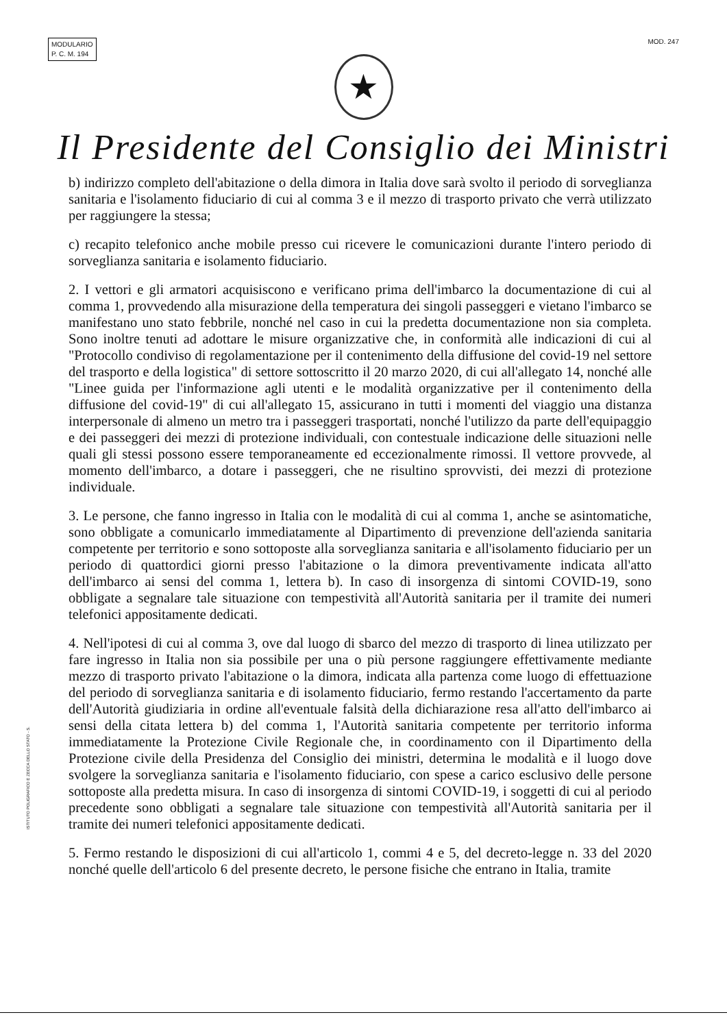MODULARIO
P. C. M. 194
MOD. 247
★
Il Presidente del Consiglio dei Ministri
b) indirizzo completo dell'abitazione o della dimora in Italia dove sarà svolto il periodo di sorveglianza sanitaria e l'isolamento fiduciario di cui al comma 3 e il mezzo di trasporto privato che verrà utilizzato per raggiungere la stessa;
c) recapito telefonico anche mobile presso cui ricevere le comunicazioni durante l'intero periodo di sorveglianza sanitaria e isolamento fiduciario.
2. I vettori e gli armatori acquisiscono e verificano prima dell'imbarco la documentazione di cui al comma 1, provvedendo alla misurazione della temperatura dei singoli passeggeri e vietano l'imbarco se manifestano uno stato febbrile, nonché nel caso in cui la predetta documentazione non sia completa. Sono inoltre tenuti ad adottare le misure organizzative che, in conformità alle indicazioni di cui al "Protocollo condiviso di regolamentazione per il contenimento della diffusione del covid-19 nel settore del trasporto e della logistica" di settore sottoscritto il 20 marzo 2020, di cui all'allegato 14, nonché alle "Linee guida per l'informazione agli utenti e le modalità organizzative per il contenimento della diffusione del covid-19" di cui all'allegato 15, assicurano in tutti i momenti del viaggio una distanza interpersonale di almeno un metro tra i passeggeri trasportati, nonché l'utilizzo da parte dell'equipaggio e dei passeggeri dei mezzi di protezione individuali, con contestuale indicazione delle situazioni nelle quali gli stessi possono essere temporaneamente ed eccezionalmente rimossi. Il vettore provvede, al momento dell'imbarco, a dotare i passeggeri, che ne risultino sprovvisti, dei mezzi di protezione individuale.
3. Le persone, che fanno ingresso in Italia con le modalità di cui al comma 1, anche se asintomatiche, sono obbligate a comunicarlo immediatamente al Dipartimento di prevenzione dell'azienda sanitaria competente per territorio e sono sottoposte alla sorveglianza sanitaria e all'isolamento fiduciario per un periodo di quattordici giorni presso l'abitazione o la dimora preventivamente indicata all'atto dell'imbarco ai sensi del comma 1, lettera b). In caso di insorgenza di sintomi COVID-19, sono obbligate a segnalare tale situazione con tempestività all'Autorità sanitaria per il tramite dei numeri telefonici appositamente dedicati.
4. Nell'ipotesi di cui al comma 3, ove dal luogo di sbarco del mezzo di trasporto di linea utilizzato per fare ingresso in Italia non sia possibile per una o più persone raggiungere effettivamente mediante mezzo di trasporto privato l'abitazione o la dimora, indicata alla partenza come luogo di effettuazione del periodo di sorveglianza sanitaria e di isolamento fiduciario, fermo restando l'accertamento da parte dell'Autorità giudiziaria in ordine all'eventuale falsità della dichiarazione resa all'atto dell'imbarco ai sensi della citata lettera b) del comma 1, l'Autorità sanitaria competente per territorio informa immediatamente la Protezione Civile Regionale che, in coordinamento con il Dipartimento della Protezione civile della Presidenza del Consiglio dei ministri, determina le modalità e il luogo dove svolgere la sorveglianza sanitaria e l'isolamento fiduciario, con spese a carico esclusivo delle persone sottoposte alla predetta misura. In caso di insorgenza di sintomi COVID-19, i soggetti di cui al periodo precedente sono obbligati a segnalare tale situazione con tempestività all'Autorità sanitaria per il tramite dei numeri telefonici appositamente dedicati.
5. Fermo restando le disposizioni di cui all'articolo 1, commi 4 e 5, del decreto-legge n. 33 del 2020 nonché quelle dell'articolo 6 del presente decreto, le persone fisiche che entrano in Italia, tramite
ISTITUTO POLIGRAFICO E ZECCA DELLO STATO - S.